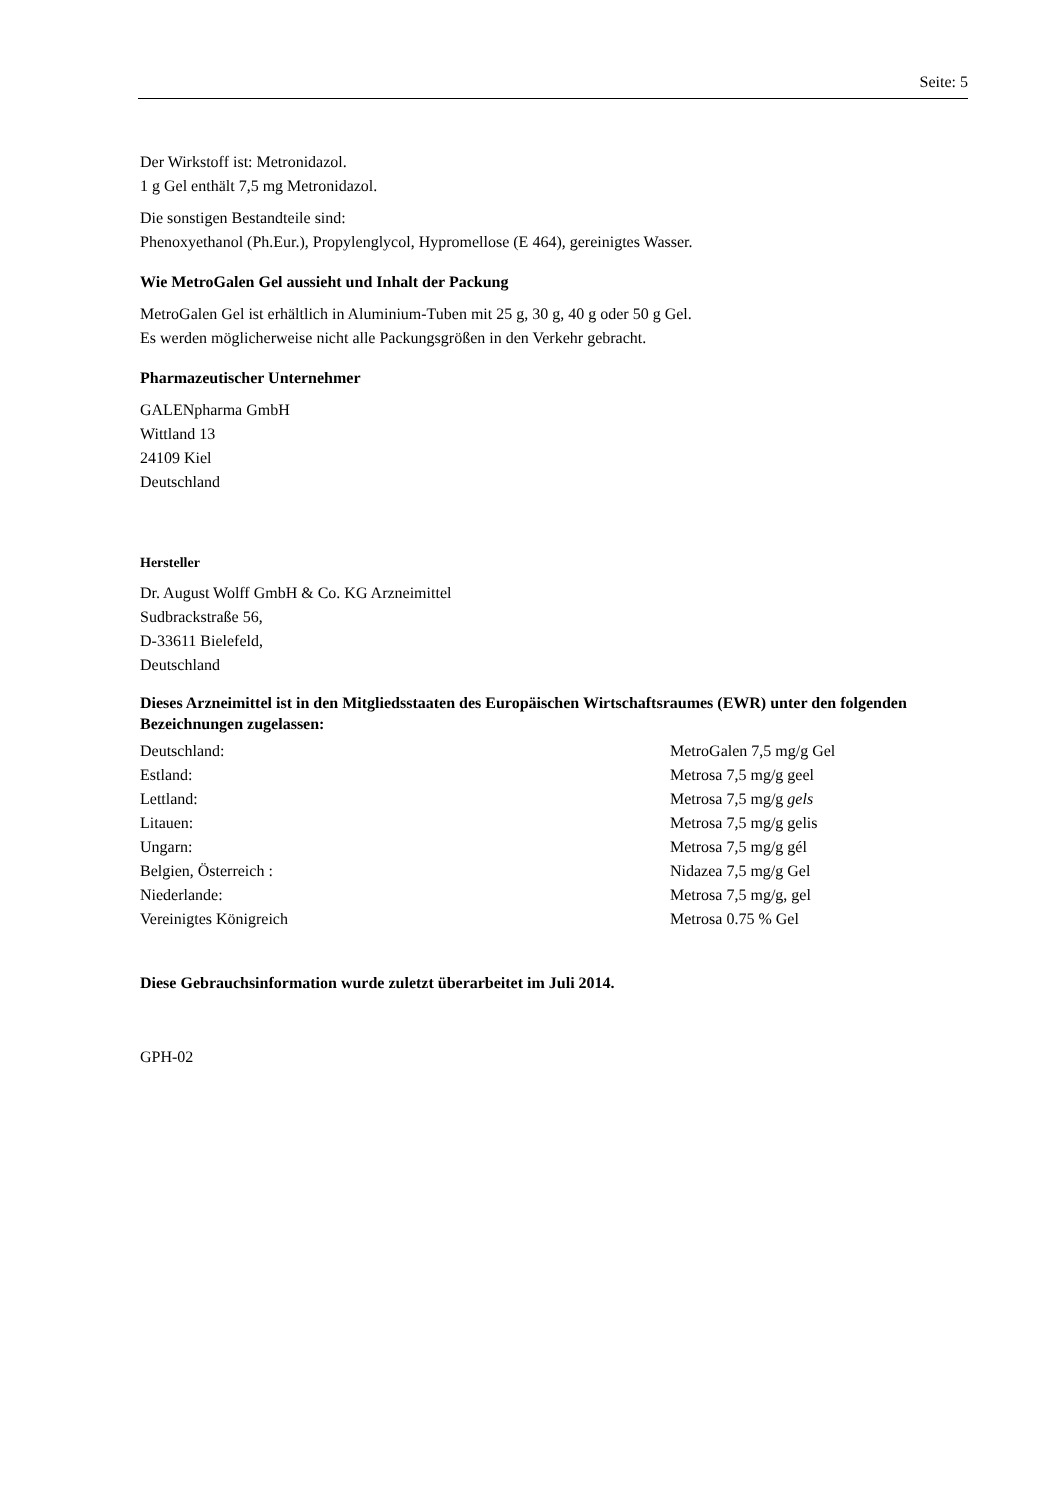Seite: 5
Der Wirkstoff ist: Metronidazol.
1 g Gel enthält 7,5 mg Metronidazol.
Die sonstigen Bestandteile sind:
Phenoxyethanol (Ph.Eur.), Propylenglycol, Hypromellose (E 464), gereinigtes Wasser.
Wie MetroGalen Gel aussieht und Inhalt der Packung
MetroGalen Gel ist erhältlich in Aluminium-Tuben mit 25 g, 30 g, 40 g oder 50 g Gel.
Es werden möglicherweise nicht alle Packungsgrößen in den Verkehr gebracht.
Pharmazeutischer Unternehmer
GALENpharma GmbH
Wittland 13
24109 Kiel
Deutschland
Hersteller
Dr. August Wolff GmbH & Co. KG Arzneimittel
Sudbrackstraße 56,
D-33611 Bielefeld,
Deutschland
Dieses Arzneimittel ist in den Mitgliedsstaaten des Europäischen Wirtschaftsraumes (EWR) unter den folgenden Bezeichnungen zugelassen:
| Deutschland: | MetroGalen 7,5 mg/g Gel |
| Estland: | Metrosa 7,5 mg/g geel |
| Lettland: | Metrosa 7,5 mg/g gels |
| Litauen: | Metrosa 7,5 mg/g gelis |
| Ungarn: | Metrosa 7,5 mg/g gél |
| Belgien, Österreich : | Nidazea 7,5 mg/g Gel |
| Niederlande: | Metrosa 7,5 mg/g, gel |
| Vereinigtes Königreich | Metrosa 0.75 % Gel |
Diese Gebrauchsinformation wurde zuletzt überarbeitet im Juli 2014.
GPH-02